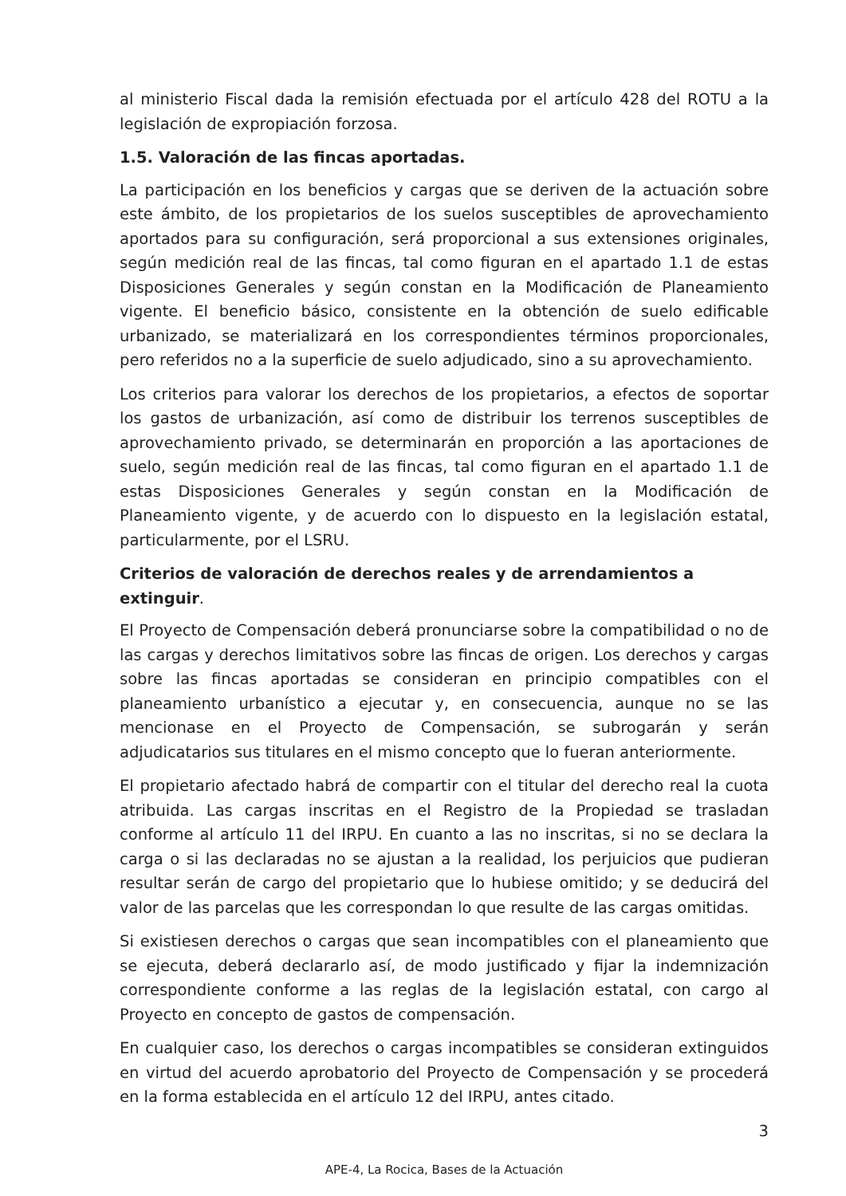al ministerio Fiscal dada la remisión efectuada por el artículo 428 del ROTU a la legislación de expropiación forzosa.
1.5. Valoración de las fincas aportadas.
La participación en los beneficios y cargas que se deriven de la actuación sobre este ámbito, de los propietarios de los suelos susceptibles de aprovechamiento aportados para su configuración, será proporcional a sus extensiones originales, según medición real de las fincas, tal como figuran en el apartado 1.1 de estas Disposiciones Generales y según constan en la Modificación de Planeamiento vigente. El beneficio básico, consistente en la obtención de suelo edificable urbanizado, se materializará en los correspondientes términos proporcionales, pero referidos no a la superficie de suelo adjudicado, sino a su aprovechamiento.
Los criterios para valorar los derechos de los propietarios, a efectos de soportar los gastos de urbanización, así como de distribuir los terrenos susceptibles de aprovechamiento privado, se determinarán en proporción a las aportaciones de suelo, según medición real de las fincas, tal como figuran en el apartado 1.1 de estas Disposiciones Generales y según constan en la Modificación de Planeamiento vigente, y de acuerdo con lo dispuesto en la legislación estatal, particularmente, por el LSRU.
Criterios de valoración de derechos reales y de arrendamientos a extinguir.
El Proyecto de Compensación deberá pronunciarse sobre la compatibilidad o no de las cargas y derechos limitativos sobre las fincas de origen. Los derechos y cargas sobre las fincas aportadas se consideran en principio compatibles con el planeamiento urbanístico a ejecutar y, en consecuencia, aunque no se las mencionase en el Proyecto de Compensación, se subrogarán y serán adjudicatarios sus titulares en el mismo concepto que lo fueran anteriormente.
El propietario afectado habrá de compartir con el titular del derecho real la cuota atribuida. Las cargas inscritas en el Registro de la Propiedad se trasladan conforme al artículo 11 del IRPU. En cuanto a las no inscritas, si no se declara la carga o si las declaradas no se ajustan a la realidad, los perjuicios que pudieran resultar serán de cargo del propietario que lo hubiese omitido; y se deducirá del valor de las parcelas que les correspondan lo que resulte de las cargas omitidas.
Si existiesen derechos o cargas que sean incompatibles con el planeamiento que se ejecuta, deberá declararlo así, de modo justificado y fijar la indemnización correspondiente conforme a las reglas de la legislación estatal, con cargo al Proyecto en concepto de gastos de compensación.
En cualquier caso, los derechos o cargas incompatibles se consideran extinguidos en virtud del acuerdo aprobatorio del Proyecto de Compensación y se procederá en la forma establecida en el artículo 12 del IRPU, antes citado.
3
APE-4, La Rocica, Bases de la Actuación